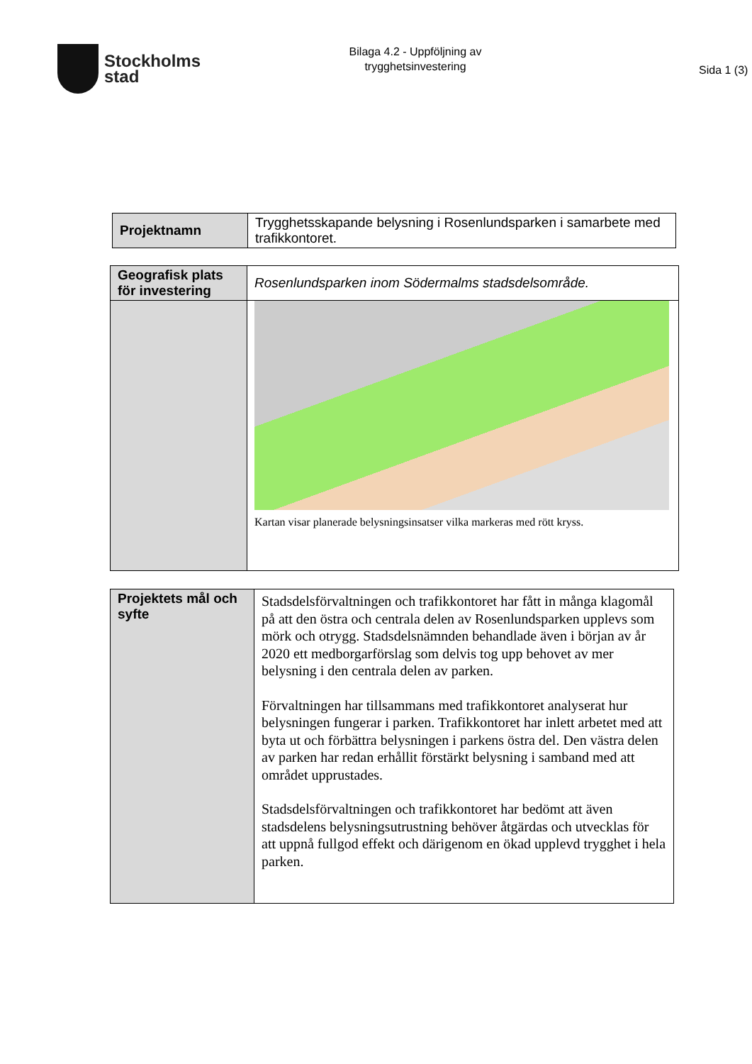Stockholms
stad
Bilaga 4.2 - Uppföljning av
trygghetsinvestering
Sida 1 (3)
| Projektnamn | Trygghetsskapande belysning i Rosenlundsparken i samarbete med trafikkontoret. |
| Geografisk plats för investering | Rosenlundsparken inom Södermalms stadsdelsområde. |
| | Kartan visar planerade belysningsinsatser vilka markeras med rött kryss. |
| Projektets mål och syfte | Stadsdelsförvaltningen och trafikkontoret har fått in många klagomål på att den östra och centrala delen av Rosenlundsparken upplevs som mörk och otrygg. Stadsdelsnämnden behandlade även i början av år 2020 ett medborgarförslag som delvis tog upp behovet av mer belysning i den centrala delen av parken. Förvaltningen har tillsammans med trafikkontoret analyserat hur belysningen fungerar i parken. Trafikkontoret har inlett arbetet med att byta ut och förbättra belysningen i parkens östra del. Den västra delen av parken har redan erhållit förstärkt belysning i samband med att området upprustades. Stadsdelsförvaltningen och trafikkontoret har bedömt att även stadsdelens belysningsutrustning behöver åtgärdas och utvecklas för att uppnå fullgod effekt och därigenom en ökad upplevd trygghet i hela parken. |